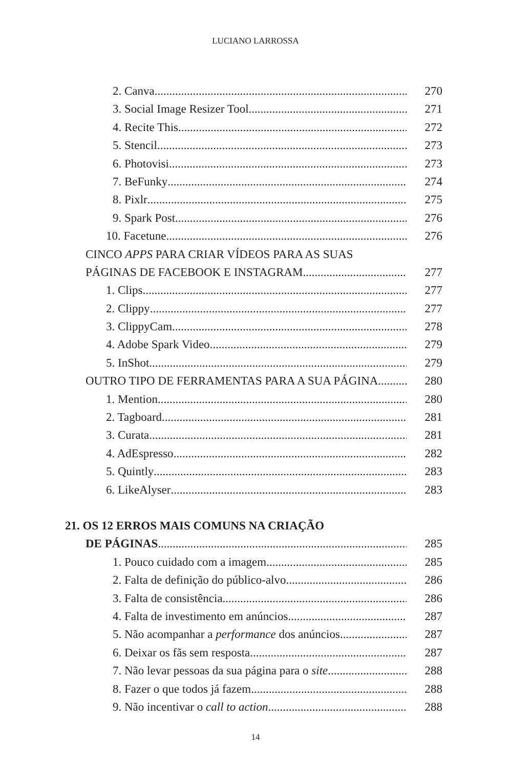LUCIANO LARROSSA
2. Canva 270
3. Social Image Resizer Tool 271
4. Recite This 272
5. Stencil 273
6. Photovisi 273
7. BeFunky 274
8. Pixlr 275
9. Spark Post 276
10. Facetune 276
CINCO APPS PARA CRIAR VÍDEOS PARA AS SUAS
PÁGINAS DE FACEBOOK E INSTAGRAM 277
1. Clips 277
2. Clippy 277
3. ClippyCam 278
4. Adobe Spark Video 279
5. InShot 279
OUTRO TIPO DE FERRAMENTAS PARA A SUA PÁGINA 280
1. Mention 280
2. Tagboard 281
3. Curata 281
4. AdEspresso 282
5. Quintly 283
6. LikeAlyser 283
21. OS 12 ERROS MAIS COMUNS NA CRIAÇÃO
DE PÁGINAS 285
1. Pouco cuidado com a imagem 285
2. Falta de definição do público-alvo 286
3. Falta de consistência 286
4. Falta de investimento em anúncios 287
5. Não acompanhar a performance dos anúncios 287
6. Deixar os fãs sem resposta 287
7. Não levar pessoas da sua página para o site 288
8. Fazer o que todos já fazem 288
9. Não incentivar o call to action 288
14